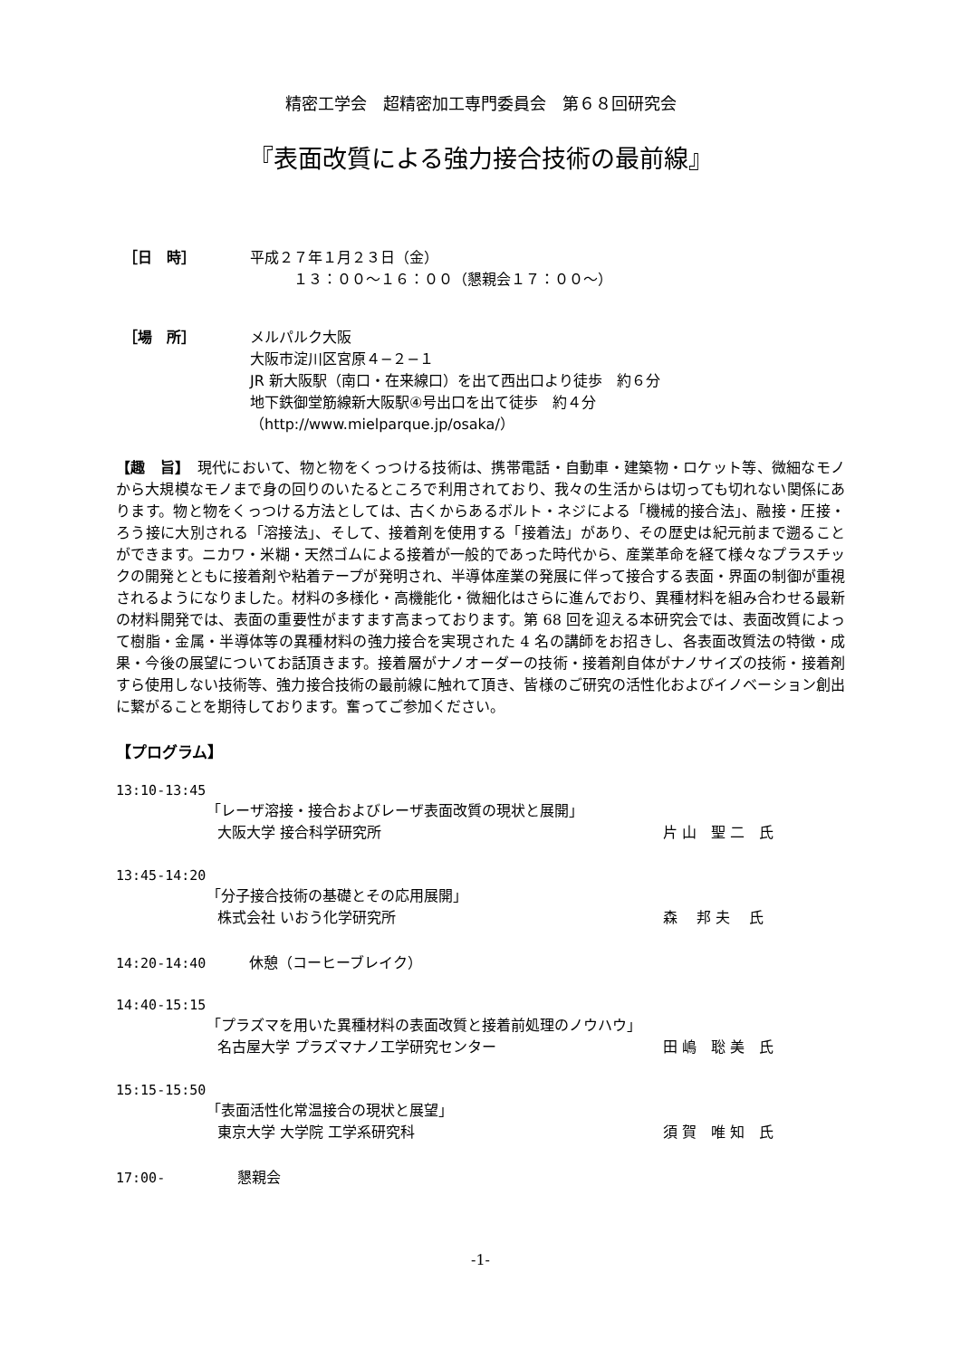精密工学会　超精密加工専門委員会　第６８回研究会
『表面改質による強力接合技術の最前線』
［日　時］ 平成２７年１月２３日（金）
　　　１３：００〜１６：００（懇親会１７：００〜）
［場　所］ メルパルク大阪
大阪市淀川区宮原４−２−１
JR 新大阪駅（南口・在来線口）を出て西出口より徒歩　約６分
地下鉄御堂筋線新大阪駅④号出口を出て徒歩　約４分
（http://www.mielparque.jp/osaka/）
【趣　旨】　現代において、物と物をくっつける技術は、携帯電話・自動車・建築物・ロケット等、微細なモノから大規模なモノまで身の回りのいたるところで利用されており、我々の生活からは切っても切れない関係にあります。物と物をくっつける方法としては、古くからあるボルト・ネジによる「機械的接合法」、融接・圧接・ろう接に大別される「溶接法」、そして、接着剤を使用する「接着法」があり、その歴史は紀元前まで遡ることができます。ニカワ・米糊・天然ゴムによる接着が一般的であった時代から、産業革命を経て様々なプラスチックの開発とともに接着剤や粘着テープが発明され、半導体産業の発展に伴って接合する表面・界面の制御が重視されるようになりました。材料の多様化・高機能化・微細化はさらに進んでおり、異種材料を組み合わせる最新の材料開発では、表面の重要性がますます高まっております。第 68 回を迎える本研究会では、表面改質によって樹脂・金属・半導体等の異種材料の強力接合を実現された 4 名の講師をお招きし、各表面改質法の特徴・成果・今後の展望についてお話頂きます。接着層がナノオーダーの技術・接着剤自体がナノサイズの技術・接着剤すら使用しない技術等、強力接合技術の最前線に触れて頂き、皆様のご研究の活性化およびイノベーション創出に繋がることを期待しております。奮ってご参加ください。
【プログラム】
13:10-13:45
「レーザ溶接・接合およびレーザ表面改質の現状と展開」
大阪大学 接合科学研究所 片 山　聖 二　氏
13:45-14:20
「分子接合技術の基礎とその応用展開」
株式会社 いおう化学研究所 森　 邦 夫　 氏
14:20-14:40　　　休憩（コーヒーブレイク）
14:40-15:15
「プラズマを用いた異種材料の表面改質と接着前処理のノウハウ」
名古屋大学 プラズマナノ工学研究センター 田 嶋　聡 美　氏
15:15-15:50
「表面活性化常温接合の現状と展望」
東京大学 大学院 工学系研究科 須 賀　唯 知　氏
17:00-　　　　　懇親会
-1-